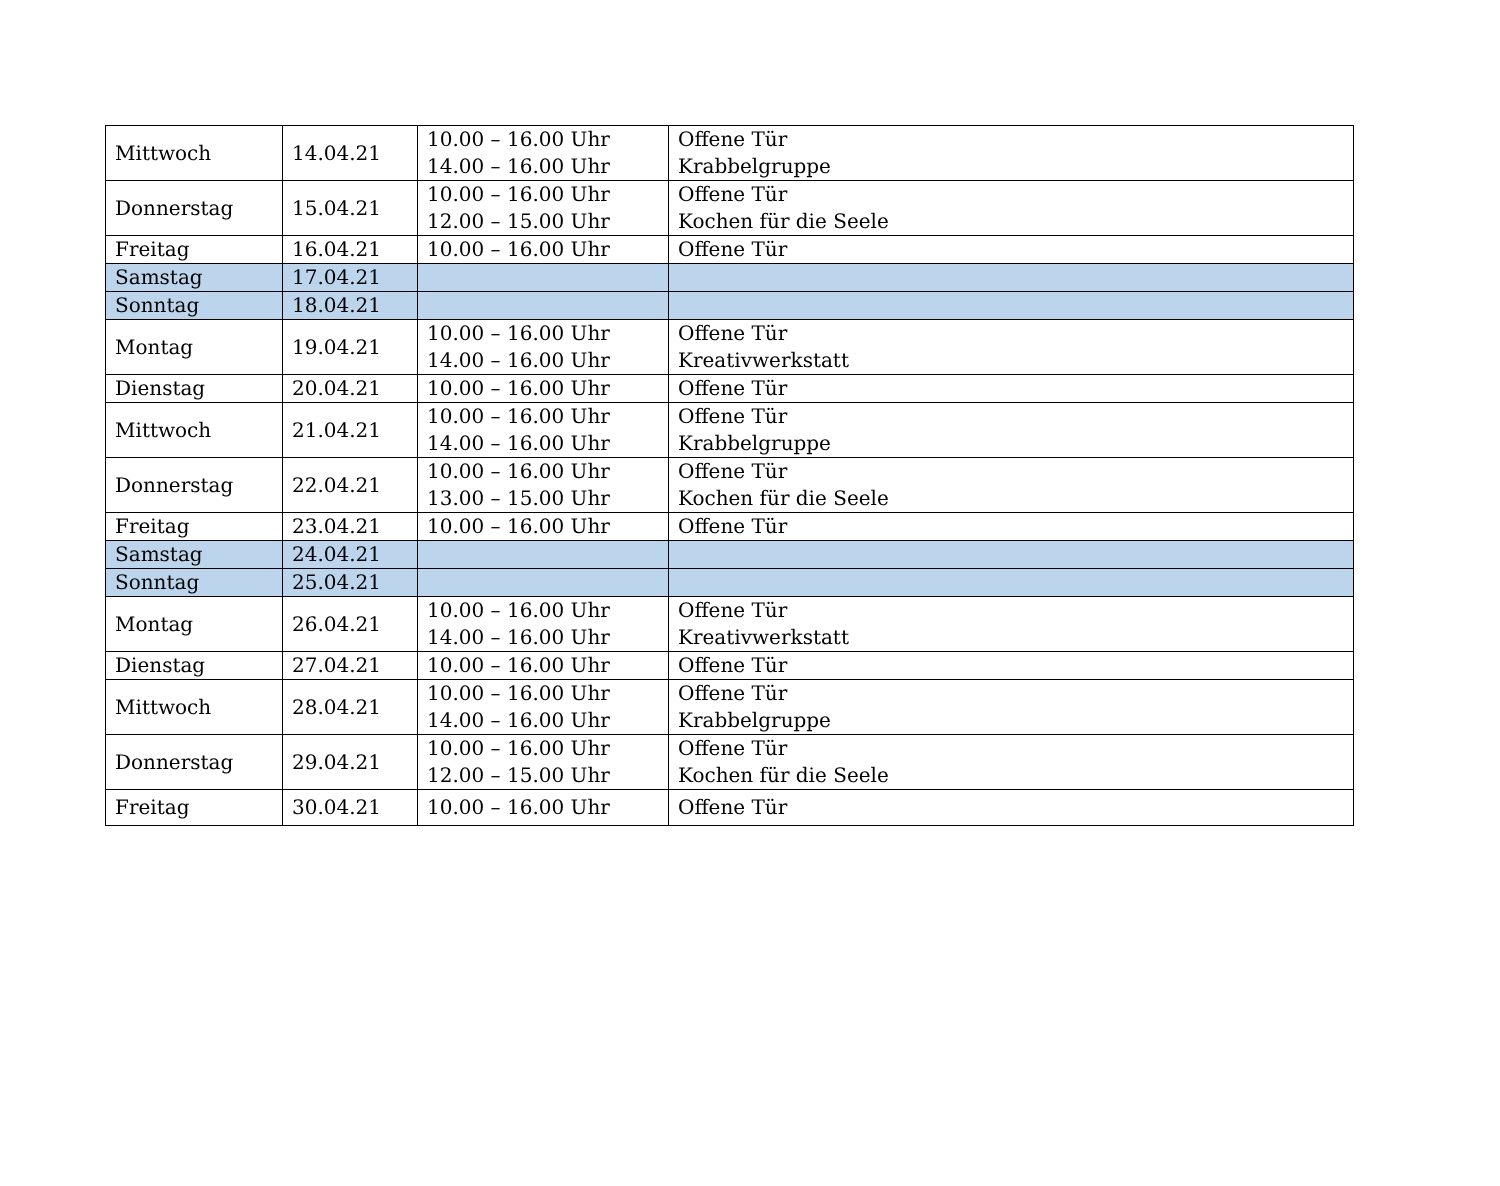| Mittwoch | 14.04.21 | 10.00 – 16.00 Uhr 14.00 – 16.00 Uhr | Offene Tür Krabbelgruppe |
| Donnerstag | 15.04.21 | 10.00 – 16.00 Uhr 12.00 – 15.00 Uhr | Offene Tür Kochen für die Seele |
| Freitag | 16.04.21 | 10.00 – 16.00 Uhr | Offene Tür |
| Samstag | 17.04.21 | | |
| Sonntag | 18.04.21 | | |
| Montag | 19.04.21 | 10.00 – 16.00 Uhr 14.00 – 16.00 Uhr | Offene Tür Kreativwerkstatt |
| Dienstag | 20.04.21 | 10.00 – 16.00 Uhr | Offene Tür |
| Mittwoch | 21.04.21 | 10.00 – 16.00 Uhr 14.00 – 16.00 Uhr | Offene Tür Krabbelgruppe |
| Donnerstag | 22.04.21 | 10.00 – 16.00 Uhr 13.00 – 15.00 Uhr | Offene Tür Kochen für die Seele |
| Freitag | 23.04.21 | 10.00 – 16.00 Uhr | Offene Tür |
| Samstag | 24.04.21 | | |
| Sonntag | 25.04.21 | | |
| Montag | 26.04.21 | 10.00 – 16.00 Uhr 14.00 – 16.00 Uhr | Offene Tür Kreativwerkstatt |
| Dienstag | 27.04.21 | 10.00 – 16.00 Uhr | Offene Tür |
| Mittwoch | 28.04.21 | 10.00 – 16.00 Uhr 14.00 – 16.00 Uhr | Offene Tür Krabbelgruppe |
| Donnerstag | 29.04.21 | 10.00 – 16.00 Uhr 12.00 – 15.00 Uhr | Offene Tür Kochen für die Seele |
| Freitag | 30.04.21 | 10.00 – 16.00 Uhr | Offene Tür |